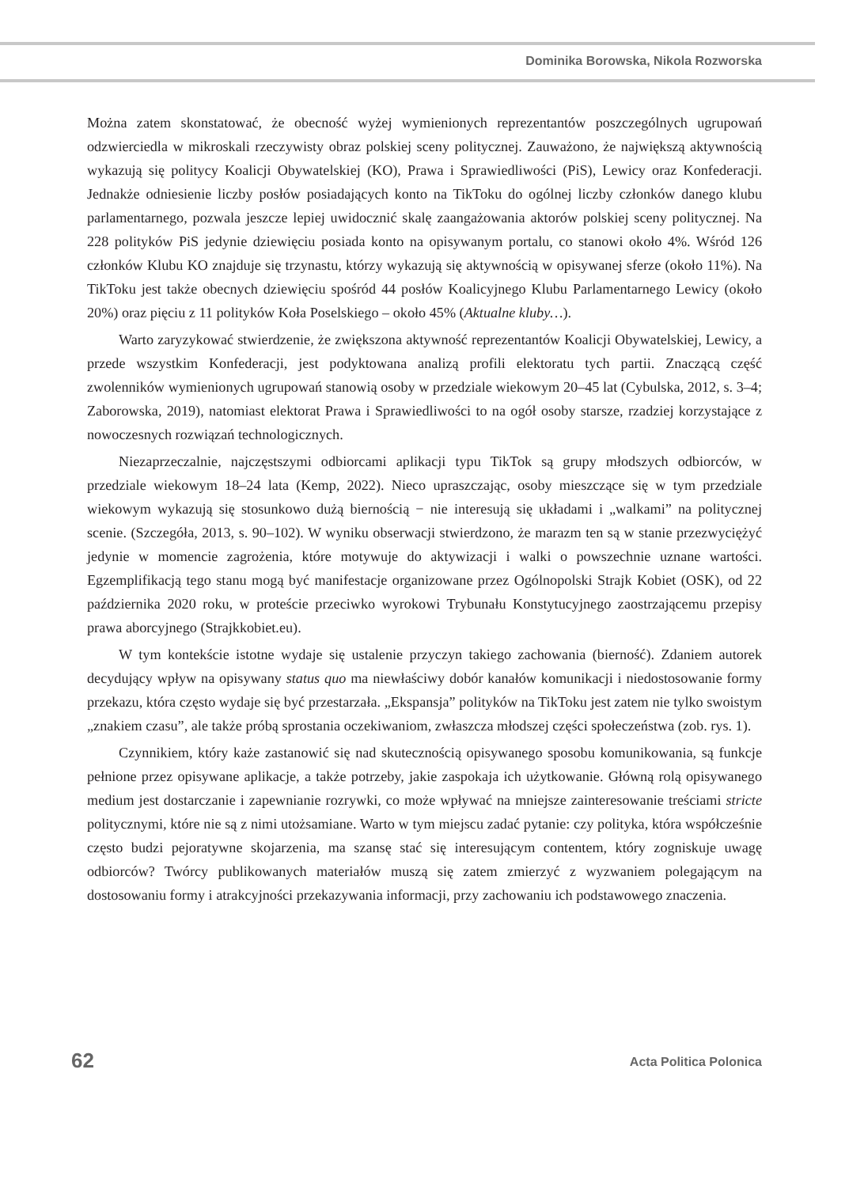Dominika Borowska, Nikola Rozworska
Można zatem skonstatować, że obecność wyżej wymienionych reprezentantów poszczególnych ugrupowań odzwierciedla w mikroskali rzeczywisty obraz polskiej sceny politycznej. Zauważono, że największą aktywnością wykazują się politycy Koalicji Obywatelskiej (KO), Prawa i Sprawiedliwości (PiS), Lewicy oraz Konfederacji. Jednakże odniesienie liczby posłów posiadających konto na TikToku do ogólnej liczby członków danego klubu parlamentarnego, pozwala jeszcze lepiej uwidocznić skalę zaangażowania aktorów polskiej sceny politycznej. Na 228 polityków PiS jedynie dziewięciu posiada konto na opisywanym portalu, co stanowi około 4%. Wśród 126 członków Klubu KO znajduje się trzynastu, którzy wykazują się aktywnością w opisywanej sferze (około 11%). Na TikToku jest także obecnych dziewięciu spośród 44 posłów Koalicyjnego Klubu Parlamentarnego Lewicy (około 20%) oraz pięciu z 11 polityków Koła Poselskiego – około 45% (Aktualne kluby…).
Warto zaryzykować stwierdzenie, że zwiększona aktywność reprezentantów Koalicji Obywatelskiej, Lewicy, a przede wszystkim Konfederacji, jest podyktowana analizą profili elektoratu tych partii. Znaczącą część zwolenników wymienionych ugrupowań stanowią osoby w przedziale wiekowym 20–45 lat (Cybulska, 2012, s. 3–4; Zaborowska, 2019), natomiast elektorat Prawa i Sprawiedliwości to na ogół osoby starsze, rzadziej korzystające z nowoczesnych rozwiązań technologicznych.
Niezaprzeczalnie, najczęstszymi odbiorcami aplikacji typu TikTok są grupy młodszych odbiorców, w przedziale wiekowym 18–24 lata (Kemp, 2022). Nieco upraszczając, osoby mieszczące się w tym przedziale wiekowym wykazują się stosunkowo dużą biernością − nie interesują się układami i „walkami” na politycznej scenie. (Szczegóła, 2013, s. 90–102). W wyniku obserwacji stwierdzono, że marazm ten są w stanie przezwyciężyć jedynie w momencie zagrożenia, które motywuje do aktywizacji i walki o powszechnie uznane wartości. Egzemplifikacją tego stanu mogą być manifestacje organizowane przez Ogólnopolski Strajk Kobiet (OSK), od 22 października 2020 roku, w proteście przeciwko wyrokowi Trybunału Konstytucyjnego zaostrzającemu przepisy prawa aborcyjnego (Strajkkobiet.eu).
W tym kontekście istotne wydaje się ustalenie przyczyn takiego zachowania (bierność). Zdaniem autorek decydujący wpływ na opisywany status quo ma niewłaściwy dobór kanałów komunikacji i niedostosowanie formy przekazu, która często wydaje się być przestarzała. „Ekspansja” polityków na TikToku jest zatem nie tylko swoistym „znakiem czasu”, ale także próbą sprostania oczekiwaniom, zwłaszcza młodszej części społeczeństwa (zob. rys. 1).
Czynnikiem, który każe zastanowić się nad skutecznością opisywanego sposobu komunikowania, są funkcje pełnione przez opisywane aplikacje, a także potrzeby, jakie zaspokaja ich użytkowanie. Główną rolą opisywanego medium jest dostarczanie i zapewnianie rozrywki, co może wpływać na mniejsze zainteresowanie treściami stricte politycznymi, które nie są z nimi utożsamiane. Warto w tym miejscu zadać pytanie: czy polityka, która współcześnie często budzi pejoratywne skojarzenia, ma szansę stać się interesującym contentem, który zogniskuje uwagę odbiorców? Twórcy publikowanych materiałów muszą się zatem zmierzyć z wyzwaniem polegającym na dostosowaniu formy i atrakcyjności przekazywania informacji, przy zachowaniu ich podstawowego znaczenia.
62 Acta Politica Polonica